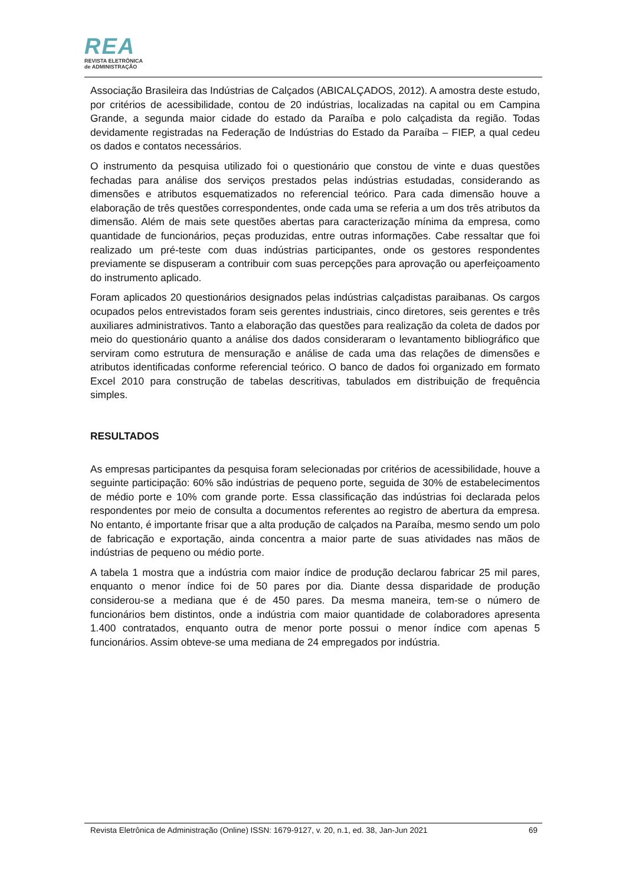REA
REVISTA ELETRÔNICA
de ADMINISTRAÇÃO
Associação Brasileira das Indústrias de Calçados (ABICALÇADOS, 2012). A amostra deste estudo, por critérios de acessibilidade, contou de 20 indústrias, localizadas na capital ou em Campina Grande, a segunda maior cidade do estado da Paraíba e polo calçadista da região. Todas devidamente registradas na Federação de Indústrias do Estado da Paraíba – FIEP, a qual cedeu os dados e contatos necessários.
O instrumento da pesquisa utilizado foi o questionário que constou de vinte e duas questões fechadas para análise dos serviços prestados pelas indústrias estudadas, considerando as dimensões e atributos esquematizados no referencial teórico. Para cada dimensão houve a elaboração de três questões correspondentes, onde cada uma se referia a um dos três atributos da dimensão. Além de mais sete questões abertas para caracterização mínima da empresa, como quantidade de funcionários, peças produzidas, entre outras informações. Cabe ressaltar que foi realizado um pré-teste com duas indústrias participantes, onde os gestores respondentes previamente se dispuseram a contribuir com suas percepções para aprovação ou aperfeiçoamento do instrumento aplicado.
Foram aplicados 20 questionários designados pelas indústrias calçadistas paraibanas. Os cargos ocupados pelos entrevistados foram seis gerentes industriais, cinco diretores, seis gerentes e três auxiliares administrativos. Tanto a elaboração das questões para realização da coleta de dados por meio do questionário quanto a análise dos dados consideraram o levantamento bibliográfico que serviram como estrutura de mensuração e análise de cada uma das relações de dimensões e atributos identificadas conforme referencial teórico. O banco de dados foi organizado em formato Excel 2010 para construção de tabelas descritivas, tabulados em distribuição de frequência simples.
RESULTADOS
As empresas participantes da pesquisa foram selecionadas por critérios de acessibilidade, houve a seguinte participação: 60% são indústrias de pequeno porte, seguida de 30% de estabelecimentos de médio porte e 10% com grande porte. Essa classificação das indústrias foi declarada pelos respondentes por meio de consulta a documentos referentes ao registro de abertura da empresa. No entanto, é importante frisar que a alta produção de calçados na Paraíba, mesmo sendo um polo de fabricação e exportação, ainda concentra a maior parte de suas atividades nas mãos de indústrias de pequeno ou médio porte.
A tabela 1 mostra que a indústria com maior índice de produção declarou fabricar 25 mil pares, enquanto o menor índice foi de 50 pares por dia. Diante dessa disparidade de produção considerou-se a mediana que é de 450 pares. Da mesma maneira, tem-se o número de funcionários bem distintos, onde a indústria com maior quantidade de colaboradores apresenta 1.400 contratados, enquanto outra de menor porte possui o menor índice com apenas 5 funcionários. Assim obteve-se uma mediana de 24 empregados por indústria.
Revista Eletrônica de Administração (Online) ISSN: 1679-9127, v. 20, n.1, ed. 38, Jan-Jun 2021 69